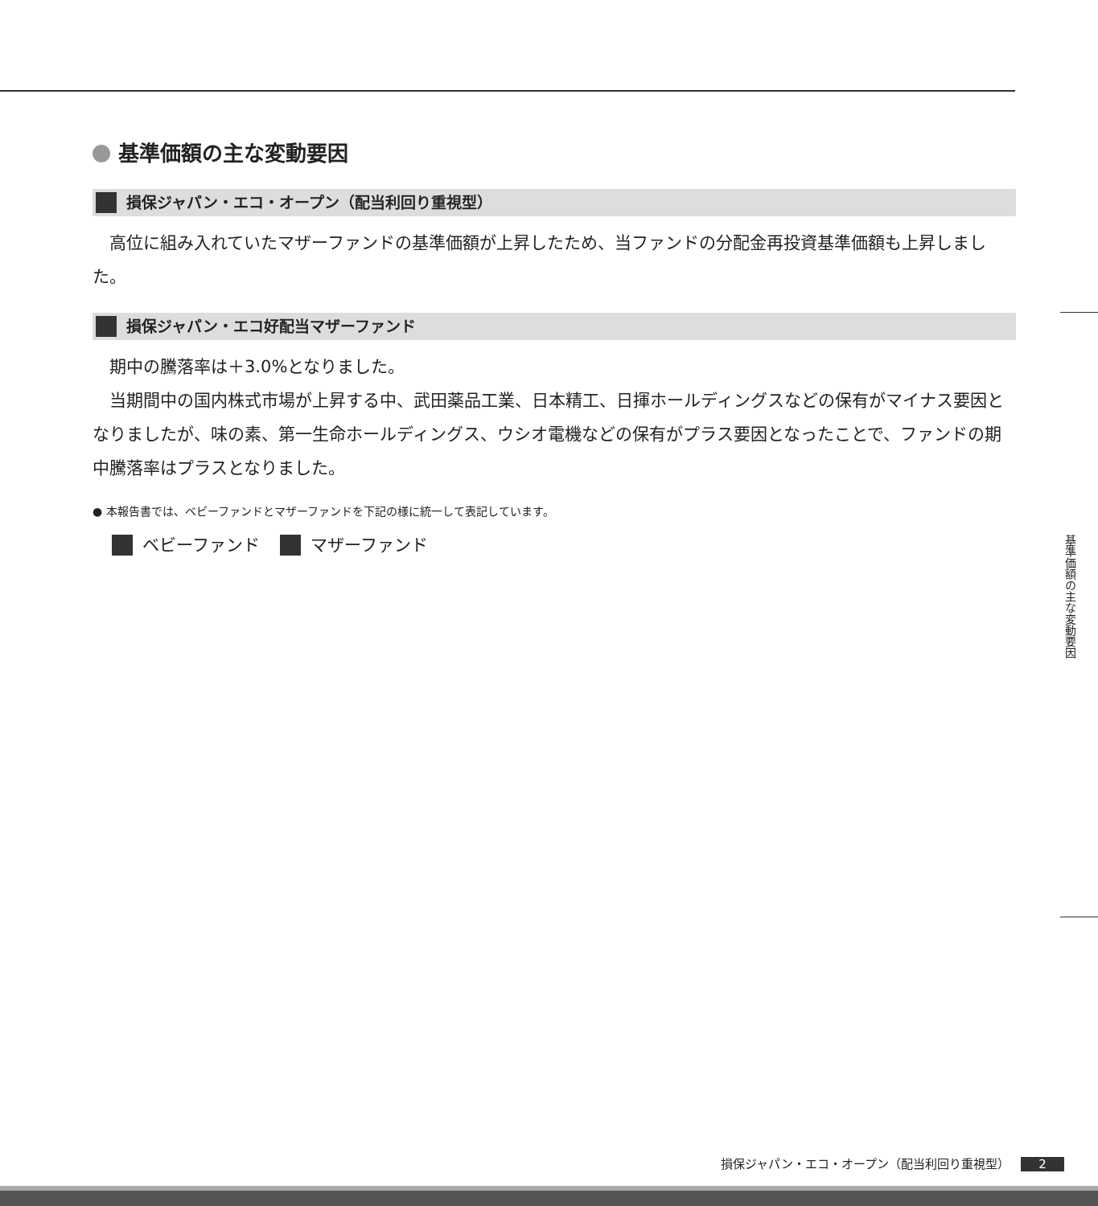基準価額の主な変動要因
損保ジャパン・エコ・オープン（配当利回り重視型）
高位に組み入れていたマザーファンドの基準価額が上昇したため、当ファンドの分配金再投資基準価額も上昇しました。
損保ジャパン・エコ好配当マザーファンド
期中の騰落率は＋3.0%となりました。
当期間中の国内株式市場が上昇する中、武田薬品工業、日本精工、日揮ホールディングスなどの保有がマイナス要因となりましたが、味の素、第一生命ホールディングス、ウシオ電機などの保有がプラス要因となったことで、ファンドの期中騰落率はプラスとなりました。
● 本報告書では、ベビーファンドとマザーファンドを下記の様に統一して表記しています。
ベビーファンド　 マザーファンド
基準価額の主な変動要因
損保ジャパン・エコ・オープン（配当利回り重視型） 2